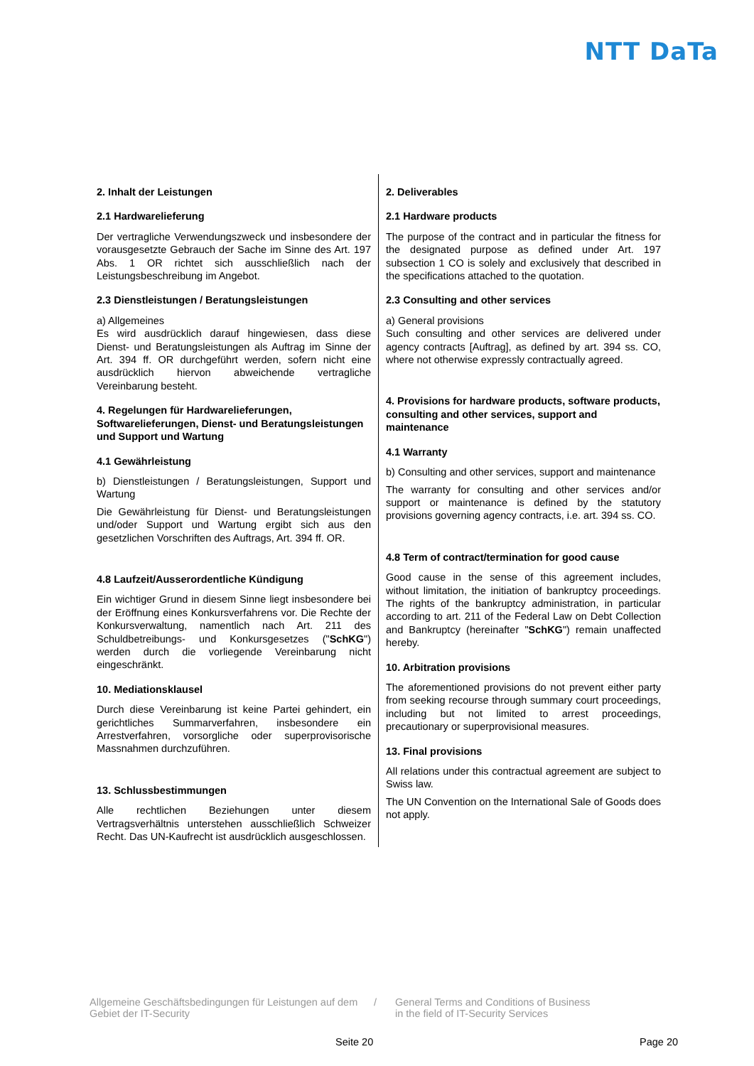NTT DaTa
2. Inhalt der Leistungen
2.1 Hardwarelieferung
Der vertragliche Verwendungszweck und insbesondere der vorausgesetzte Gebrauch der Sache im Sinne des Art. 197 Abs. 1 OR richtet sich ausschließlich nach der Leistungsbeschreibung im Angebot.
2.3 Dienstleistungen / Beratungsleistungen
a) Allgemeines
Es wird ausdrücklich darauf hingewiesen, dass diese Dienst- und Beratungsleistungen als Auftrag im Sinne der Art. 394 ff. OR durchgeführt werden, sofern nicht eine ausdrücklich hiervon abweichende vertragliche Vereinbarung besteht.
4. Regelungen für Hardwarelieferungen, Softwarelieferungen, Dienst- und Beratungsleistungen und Support und Wartung
4.1 Gewährleistung
b) Dienstleistungen / Beratungsleistungen, Support und Wartung
Die Gewährleistung für Dienst- und Beratungsleistungen und/oder Support und Wartung ergibt sich aus den gesetzlichen Vorschriften des Auftrags, Art. 394 ff. OR.
4.8 Laufzeit/Ausserordentliche Kündigung
Ein wichtiger Grund in diesem Sinne liegt insbesondere bei der Eröffnung eines Konkursverfahrens vor. Die Rechte der Konkursverwaltung, namentlich nach Art. 211 des Schuldbetreibungs- und Konkursgesetzes ("SchKG") werden durch die vorliegende Vereinbarung nicht eingeschränkt.
10. Mediationsklausel
Durch diese Vereinbarung ist keine Partei gehindert, ein gerichtliches Summarverfahren, insbesondere ein Arrestverfahren, vorsorgliche oder superprovisorische Massnahmen durchzuführen.
13. Schlussbestimmungen
Alle rechtlichen Beziehungen unter diesem Vertragsverhältnis unterstehen ausschließlich Schweizer Recht. Das UN-Kaufrecht ist ausdrücklich ausgeschlossen.
2. Deliverables
2.1 Hardware products
The purpose of the contract and in particular the fitness for the designated purpose as defined under Art. 197 subsection 1 CO is solely and exclusively that described in the specifications attached to the quotation.
2.3 Consulting and other services
a) General provisions
Such consulting and other services are delivered under agency contracts [Auftrag], as defined by art. 394 ss. CO, where not otherwise expressly contractually agreed.
4. Provisions for hardware products, software products, consulting and other services, support and maintenance
4.1 Warranty
b) Consulting and other services, support and maintenance
The warranty for consulting and other services and/or support or maintenance is defined by the statutory provisions governing agency contracts, i.e. art. 394 ss. CO.
4.8 Term of contract/termination for good cause
Good cause in the sense of this agreement includes, without limitation, the initiation of bankruptcy proceedings. The rights of the bankruptcy administration, in particular according to art. 211 of the Federal Law on Debt Collection and Bankruptcy (hereinafter "SchKG") remain unaffected hereby.
10. Arbitration provisions
The aforementioned provisions do not prevent either party from seeking recourse through summary court proceedings, including but not limited to arrest proceedings, precautionary or superprovisional measures.
13. Final provisions
All relations under this contractual agreement are subject to Swiss law.
The UN Convention on the International Sale of Goods does not apply.
Allgemeine Geschäftsbedingungen für Leistungen auf dem Gebiet der IT-Security
/ General Terms and Conditions of Business
in the field of IT-Security Services
Seite 20 Page 20